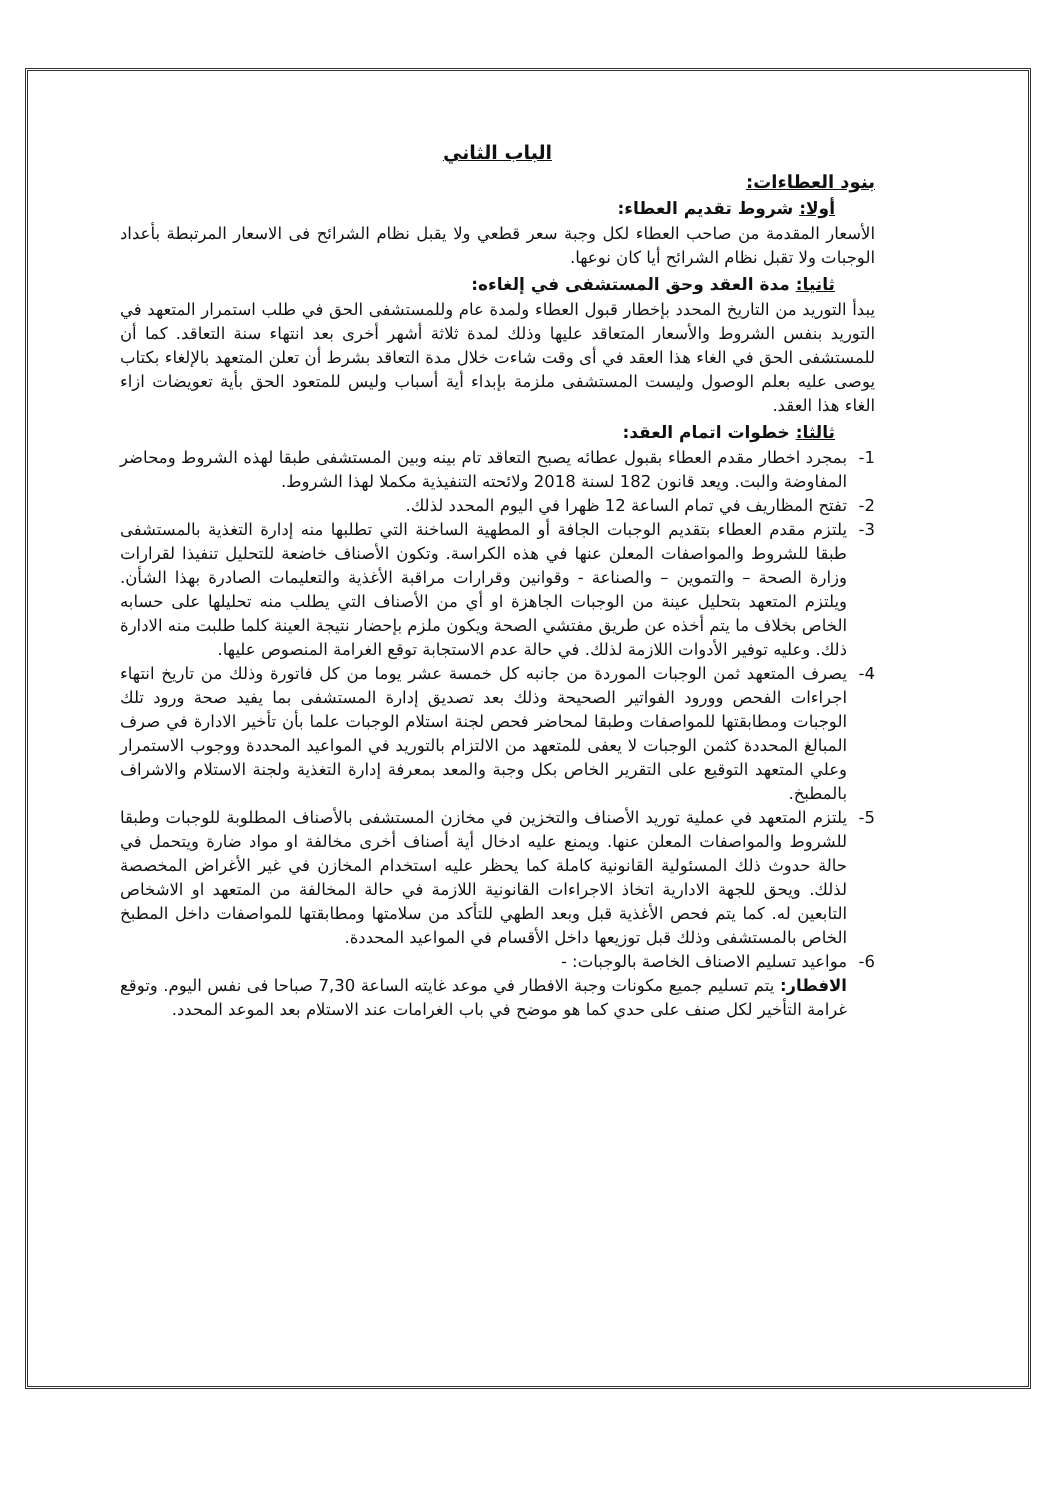الباب الثاني
بنود العطاءات:
أولا: شروط تقديم العطاء:
الأسعار المقدمة من صاحب العطاء لكل وجبة سعر قطعي ولا يقبل نظام الشرائح فى الاسعار المرتبطة بأعداد الوجبات ولا تقبل نظام الشرائح أيا كان نوعها.
ثانيا: مدة العقد وحق المستشفى في إلغاءه:
يبدأ التوريد من التاريخ المحدد بإخطار قبول العطاء ولمدة عام وللمستشفى الحق في طلب استمرار المتعهد في التوريد بنفس الشروط والأسعار المتعاقد عليها وذلك لمدة ثلاثة أشهر أخرى بعد انتهاء سنة التعاقد. كما أن للمستشفى الحق في الغاء هذا العقد في أى وقت شاءت خلال مدة التعاقد بشرط أن تعلن المتعهد بالإلغاء بكتاب يوصى عليه بعلم الوصول وليست المستشفى ملزمة بإبداء أية أسباب وليس للمتعود الحق بأية تعويضات ازاء الغاء هذا العقد.
ثالثا: خطوات اتمام العقد:
1- بمجرد اخطار مقدم العطاء بقبول عطائه يصبح التعاقد تام بينه وبين المستشفى طبقا لهذه الشروط ومحاضر المفاوضة والبت. ويعد قانون 182 لسنة 2018 ولائحته التنفيذية مكملا لهذا الشروط.
2- تفتح المظاريف في تمام الساعة 12 ظهرا في اليوم المحدد لذلك.
3- يلتزم مقدم العطاء بتقديم الوجبات الجافة أو المطهية الساخنة التي تطلبها منه إدارة التغذية بالمستشفى طبقا للشروط والمواصفات المعلن عنها في هذه الكراسة. وتكون الأصناف خاضعة للتحليل تنفيذا لقرارات وزارة الصحة – والتموين – والصناعة - وقوانين وقرارات مراقبة الأغذية والتعليمات الصادرة بهذا الشأن. ويلتزم المتعهد بتحليل عينة من الوجبات الجاهزة او أي من الأصناف التي يطلب منه تحليلها على حسابه الخاص بخلاف ما يتم أخذه عن طريق مفتشي الصحة ويكون ملزم بإحضار نتيجة العينة كلما طلبت منه الادارة ذلك. وعليه توفير الأدوات اللازمة لذلك. في حالة عدم الاستجابة توقع الغرامة المنصوص عليها.
4- يصرف المتعهد ثمن الوجبات الموردة من جانبه كل خمسة عشر يوما من كل فاتورة وذلك من تاريخ انتهاء اجراءات الفحص وورود الفواتير الصحيحة وذلك بعد تصديق إدارة المستشفى بما يفيد صحة ورود تلك الوجبات ومطابقتها للمواصفات وطبقا لمحاضر فحص لجنة استلام الوجبات علما بأن تأخير الادارة في صرف المبالغ المحددة كثمن الوجبات لا يعفى للمتعهد من الالتزام بالتوريد في المواعيد المحددة ووجوب الاستمرار وعلي المتعهد التوقيع على التقرير الخاص بكل وجبة والمعد بمعرفة إدارة التغذية ولجنة الاستلام والاشراف بالمطبخ.
5- يلتزم المتعهد في عملية توريد الأصناف والتخزين في مخازن المستشفى بالأصناف المطلوبة للوجبات وطبقا للشروط والمواصفات المعلن عنها. ويمنع عليه ادخال أية أصناف أخرى مخالفة او مواد ضارة ويتحمل في حالة حدوث ذلك المسئولية القانونية كاملة كما يحظر عليه استخدام المخازن في غير الأغراض المخصصة لذلك. ويحق للجهة الادارية اتخاذ الاجراءات القانونية اللازمة في حالة المخالفة من المتعهد او الاشخاص التابعين له. كما يتم فحص الأغذية قبل وبعد الطهي للتأكد من سلامتها ومطابقتها للمواصفات داخل المطبخ الخاص بالمستشفى وذلك قبل توزيعها داخل الأقسام في المواعيد المحددة.
6- مواعيد تسليم الاصناف الخاصة بالوجبات: -
الافطار: يتم تسليم جميع مكونات وجبة الافطار في موعد غايته الساعة 7,30 صباحا فى نفس اليوم. وتوقع غرامة التأخير لكل صنف على حدي كما هو موضح في باب الغرامات عند الاستلام بعد الموعد المحدد.